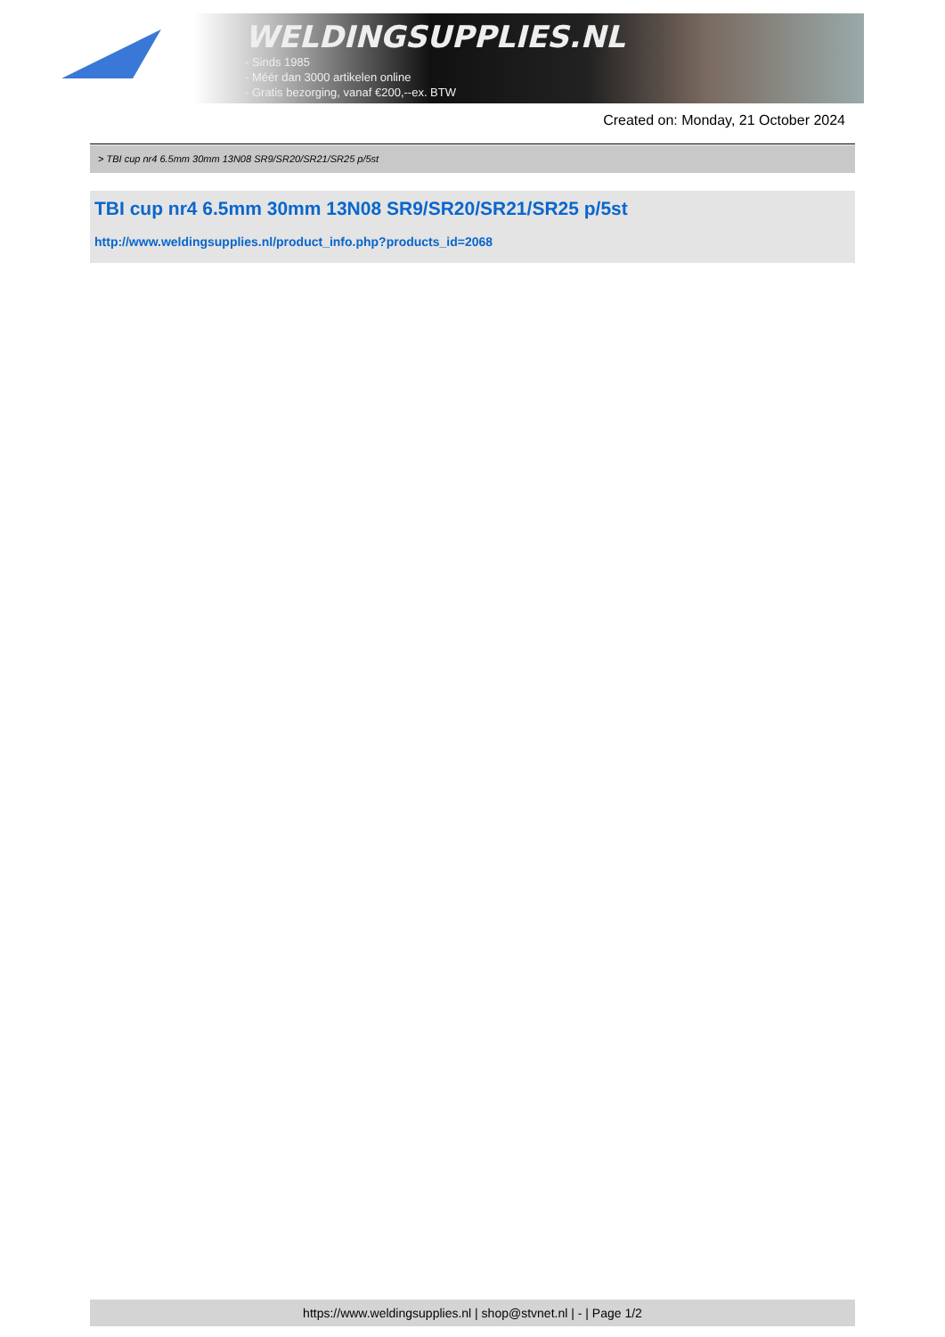WELDINGSUPPLIES.NL
- Sinds 1985
- Méér dan 3000 artikelen online
- Gratis bezorging, vanaf €200,--ex. BTW
Created on: Monday, 21 October 2024
> TBI cup nr4 6.5mm 30mm 13N08 SR9/SR20/SR21/SR25 p/5st
TBI cup nr4 6.5mm 30mm 13N08 SR9/SR20/SR21/SR25 p/5st
http://www.weldingsupplies.nl/product_info.php?products_id=2068
https://www.weldingsupplies.nl | shop@stvnet.nl | - | Page 1/2